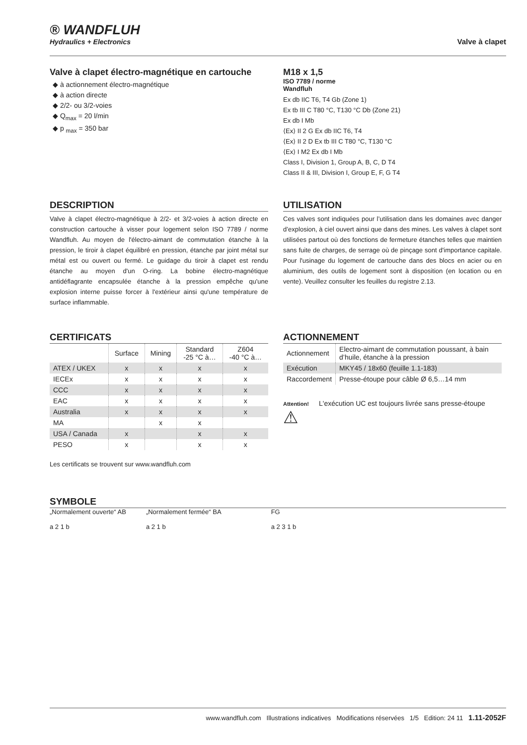® WANDFLUH
Hydraulics + Electronics
Valve à clapet
Valve à clapet électro-magnétique en cartouche
◆ à actionnement électro-magnétique
◆ à action directe
◆ 2/2- ou 3/2-voies
◆ Q<sub>max</sub> = 20 l/min
◆ p <sub>max</sub> = 350 bar
M18 x 1,5
ISO 7789 / norme
Wandfluh
Ex db IIC T6, T4 Gb (Zone 1)
Ex tb III C T80 °C, T130 °C Db (Zone 21)
Ex db I Mb
⟨Ex⟩ II 2 G Ex db IIC T6, T4
⟨Ex⟩ II 2 D Ex tb III C T80 °C, T130 °C
⟨Ex⟩ I M2 Ex db I Mb
Class I, Division 1, Group A, B, C, D T4
Class II & III, Division I, Group E, F, G T4
DESCRIPTION
Valve à clapet électro-magnétique à 2/2- et 3/2-voies à action directe en construction cartouche à visser pour logement selon ISO 7789 / norme Wandfluh. Au moyen de l'électro-aimant de commutation étanche à la pression, le tiroir à clapet équilibré en pression, étanche par joint métal sur métal est ou ouvert ou fermé. Le guidage du tiroir à clapet est rendu étanche au moyen d'un O-ring. La bobine électro-magnétique antidéflagrante encapsulée étanche à la pression empêche qu'une explosion interne puisse forcer à l'extérieur ainsi qu'une température de surface inflammable.
UTILISATION
Ces valves sont indiquées pour l’utilisation dans les domaines avec danger d’explosion, à ciel ouvert ainsi que dans des mines. Les valves à clapet sont utilisées partout où des fonctions de fermeture étanches telles que maintien sans fuite de charges, de serrage où de pinçage sont d'importance capitale. Pour l'usinage du logement de cartouche dans des blocs en acier ou en aluminium, des outils de logement sont à disposition (en location ou en vente). Veuillez consulter les feuilles du registre 2.13.
CERTIFICATS
| | Surface | Mining | Standard -25 °C à… | Z604 -40 °C à… |
| --- | --- | --- | --- | --- |
| ATEX / UKEX | x | x | x | x |
| IECEx | x | x | x | x |
| CCC | x | x | x | x |
| EAC | x | x | x | x |
| Australia | x | x | x | x |
| MA | | x | x | |
| USA / Canada | x | | x | x |
| PESO | x | | x | x |
Les certificats se trouvent sur www.wandfluh.com
ACTIONNEMENT
| Actionnement | Electro-aimant de commutation poussant, à bain d’huile, étanche à la pression |
| Exécution | MKY45 / 18x60 (feuille 1.1-183) |
| Raccordement | Presse-étoupe pour câble Ø 6,5…14 mm |
Attention!
⚠
L'exécution UC est toujours livrée sans presse-étoupe
SYMBOLE
„Normalement ouverte“ AB
a 2 1 b
„Normalement fermée“ BA
a 2 1 b
FG
a 2 3 1 b
www.wandfluh.com Illustrations indicatives Modifications réservées 1/5 Edition: 24 11 1.11-2052F